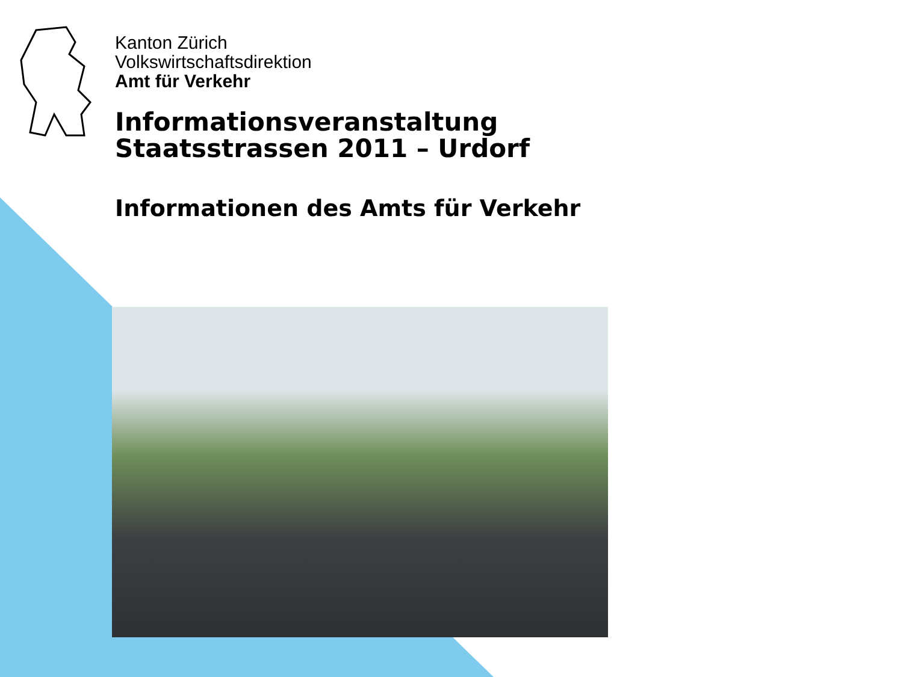Kanton Zürich
Volkswirtschaftsdirektion
Amt für Verkehr
Informationsveranstaltung
Staatsstrassen 2011 – Urdorf
Informationen des Amts für Verkehr